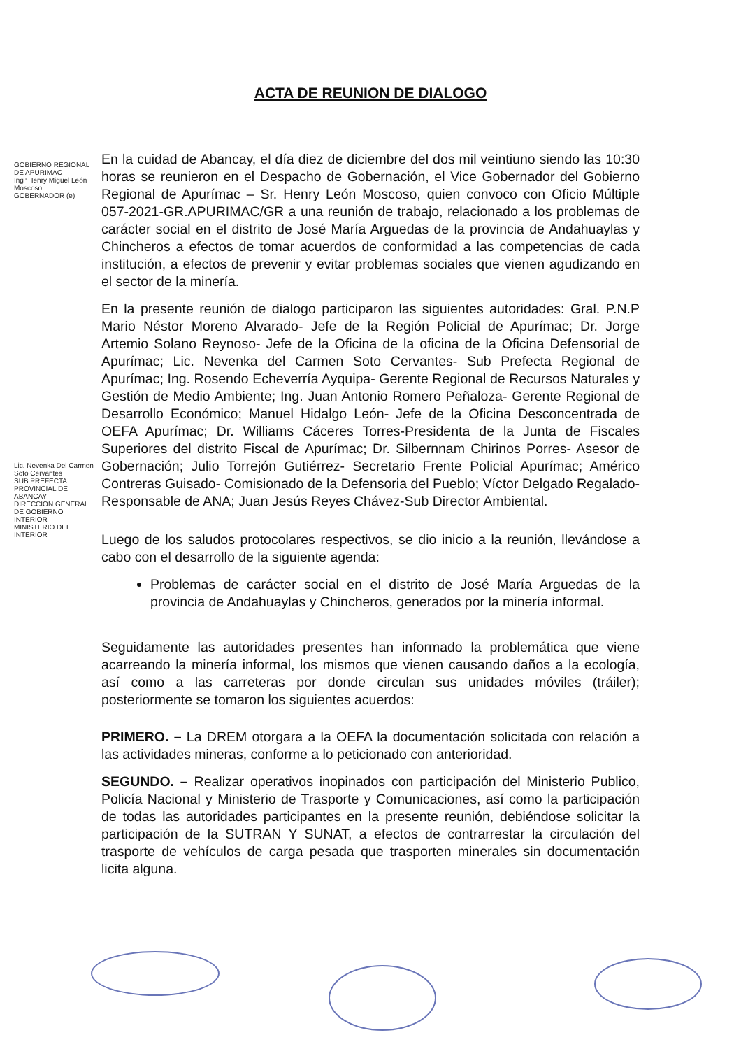GOBIERNO REGIONAL DE APURIMAC
Ingº Henry Miguel León Moscoso
GOBERNADOR (e)
Lic. Nevenka Del Carmen Soto Cervantes
SUB PREFECTA PROVINCIAL DE ABANCAY
DIRECCION GENERAL DE GOBIERNO INTERIOR
MINISTERIO DEL INTERIOR
ACTA DE REUNION DE DIALOGO
En la cuidad de Abancay, el día diez de diciembre del dos mil veintiuno siendo las 10:30 horas se reunieron en el Despacho de Gobernación, el Vice Gobernador del Gobierno Regional de Apurímac – Sr. Henry León Moscoso, quien convoco con Oficio Múltiple 057-2021-GR.APURIMAC/GR a una reunión de trabajo, relacionado a los problemas de carácter social en el distrito de José María Arguedas de la provincia de Andahuaylas y Chincheros a efectos de tomar acuerdos de conformidad a las competencias de cada institución, a efectos de prevenir y evitar problemas sociales que vienen agudizando en el sector de la minería.
En la presente reunión de dialogo participaron las siguientes autoridades: Gral. P.N.P Mario Néstor Moreno Alvarado- Jefe de la Región Policial de Apurímac; Dr. Jorge Artemio Solano Reynoso- Jefe de la Oficina de la oficina de la Oficina Defensorial de Apurímac; Lic. Nevenka del Carmen Soto Cervantes- Sub Prefecta Regional de Apurímac; Ing. Rosendo Echeverría Ayquipa- Gerente Regional de Recursos Naturales y Gestión de Medio Ambiente; Ing. Juan Antonio Romero Peñaloza- Gerente Regional de Desarrollo Económico; Manuel Hidalgo León- Jefe de la Oficina Desconcentrada de OEFA Apurímac; Dr. Williams Cáceres Torres-Presidenta de la Junta de Fiscales Superiores del distrito Fiscal de Apurímac; Dr. Silbernnam Chirinos Porres- Asesor de Gobernación; Julio Torrejón Gutiérrez- Secretario Frente Policial Apurímac; Américo Contreras Guisado- Comisionado de la Defensoria del Pueblo; Víctor Delgado Regalado- Responsable de ANA; Juan Jesús Reyes Chávez-Sub Director Ambiental.
Luego de los saludos protocolares respectivos, se dio inicio a la reunión, llevándose a cabo con el desarrollo de la siguiente agenda:
Problemas de carácter social en el distrito de José María Arguedas de la provincia de Andahuaylas y Chincheros, generados por la minería informal.
Seguidamente las autoridades presentes han informado la problemática que viene acarreando la minería informal, los mismos que vienen causando daños a la ecología, así como a las carreteras por donde circulan sus unidades móviles (tráiler); posteriormente se tomaron los siguientes acuerdos:
PRIMERO. – La DREM otorgara a la OEFA la documentación solicitada con relación a las actividades mineras, conforme a lo peticionado con anterioridad.
SEGUNDO. – Realizar operativos inopinados con participación del Ministerio Publico, Policía Nacional y Ministerio de Trasporte y Comunicaciones, así como la participación de todas las autoridades participantes en la presente reunión, debiéndose solicitar la participación de la SUTRAN Y SUNAT, a efectos de contrarrestar la circulación del trasporte de vehículos de carga pesada que trasporten minerales sin documentación licita alguna.